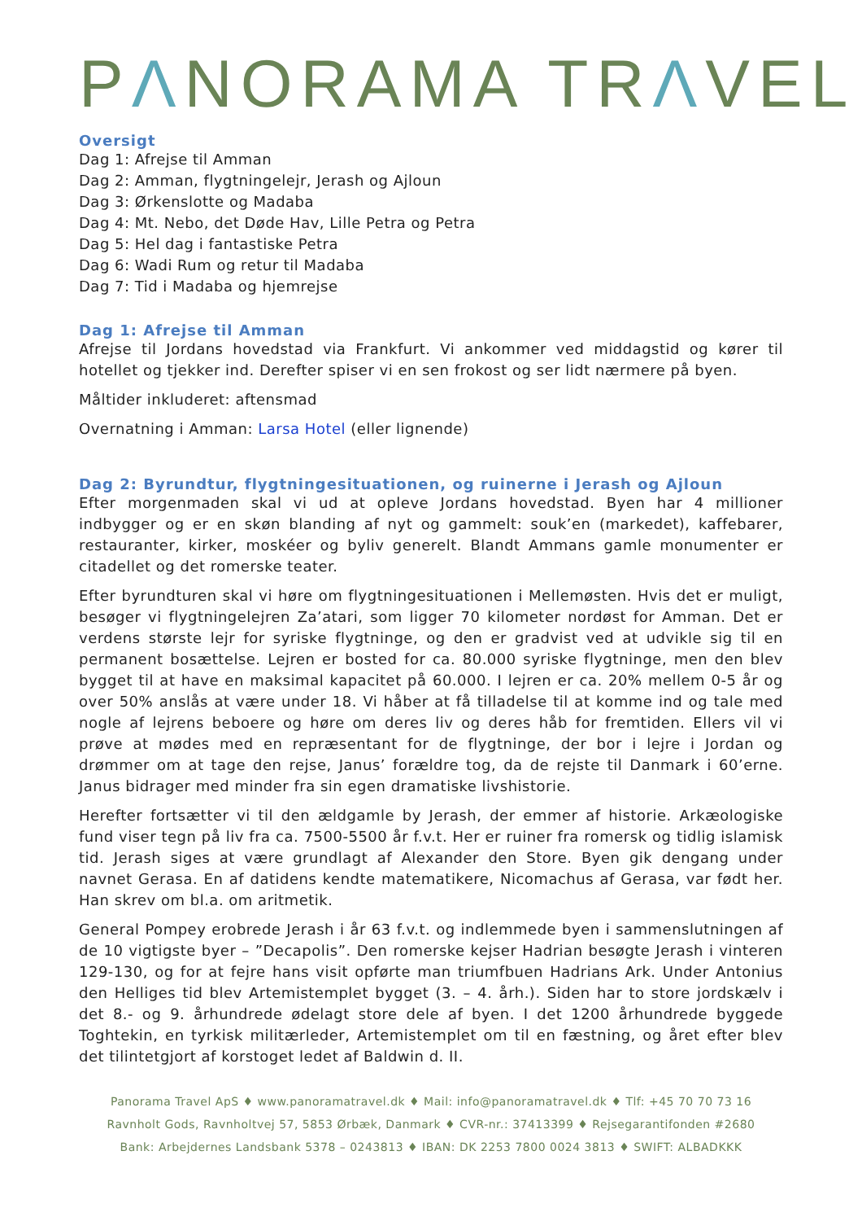PΛNORAMA TRΛVEL
Oversigt
Dag 1: Afrejse til Amman
Dag 2: Amman, flygtningelejr, Jerash og Ajloun
Dag 3: Ørkenslotte og Madaba
Dag 4: Mt. Nebo, det Døde Hav, Lille Petra og Petra
Dag 5: Hel dag i fantastiske Petra
Dag 6: Wadi Rum og retur til Madaba
Dag 7: Tid i Madaba og hjemrejse
Dag 1: Afrejse til Amman
Afrejse til Jordans hovedstad via Frankfurt. Vi ankommer ved middagstid og kører til hotellet og tjekker ind. Derefter spiser vi en sen frokost og ser lidt nærmere på byen.
Måltider inkluderet: aftensmad
Overnatning i Amman: Larsa Hotel (eller lignende)
Dag 2: Byrundtur, flygtningesituationen, og ruinerne i Jerash og Ajloun
Efter morgenmaden skal vi ud at opleve Jordans hovedstad. Byen har 4 millioner indbygger og er en skøn blanding af nyt og gammelt: souk’en (markedet), kaffebarer, restauranter, kirker, moskéer og byliv generelt. Blandt Ammans gamle monumenter er citadellet og det romerske teater.
Efter byrundturen skal vi høre om flygtningesituationen i Mellemøsten. Hvis det er muligt, besøger vi flygtningelejren Za’atari, som ligger 70 kilometer nordøst for Amman. Det er verdens største lejr for syriske flygtninge, og den er gradvist ved at udvikle sig til en permanent bosættelse. Lejren er bosted for ca. 80.000 syriske flygtninge, men den blev bygget til at have en maksimal kapacitet på 60.000. I lejren er ca. 20% mellem 0-5 år og over 50% anslås at være under 18. Vi håber at få tilladelse til at komme ind og tale med nogle af lejrens beboere og høre om deres liv og deres håb for fremtiden. Ellers vil vi prøve at mødes med en repræsentant for de flygtninge, der bor i lejre i Jordan og drømmer om at tage den rejse, Janus’ forældre tog, da de rejste til Danmark i 60’erne. Janus bidrager med minder fra sin egen dramatiske livshistorie.
Herefter fortsætter vi til den ældgamle by Jerash, der emmer af historie. Arkæologiske fund viser tegn på liv fra ca. 7500-5500 år f.v.t. Her er ruiner fra romersk og tidlig islamisk tid. Jerash siges at være grundlagt af Alexander den Store. Byen gik dengang under navnet Gerasa. En af datidens kendte matematikere, Nicomachus af Gerasa, var født her. Han skrev om bl.a. om aritmetik.
General Pompey erobrede Jerash i år 63 f.v.t. og indlemmede byen i sammenslutningen af de 10 vigtigste byer – ”Decapolis”. Den romerske kejser Hadrian besøgte Jerash i vinteren 129-130, og for at fejre hans visit opførte man triumfbuen Hadrians Ark. Under Antonius den Helliges tid blev Artemistemplet bygget (3. – 4. årh.). Siden har to store jordskælv i det 8.- og 9. århundrede ødelagt store dele af byen. I det 1200 århundrede byggede Toghtekin, en tyrkisk militærleder, Artemistemplet om til en fæstning, og året efter blev det tilintetgjort af korstoget ledet af Baldwin d. II.
Panorama Travel ApS ♦ www.panoramatravel.dk ♦ Mail: info@panoramatravel.dk ♦ Tlf: +45 70 70 73 16
Ravnholt Gods, Ravnholtvej 57, 5853 Ørbæk, Danmark ♦ CVR-nr.: 37413399 ♦ Rejsegarantifonden #2680
Bank: Arbejdernes Landsbank 5378 – 0243813 ♦ IBAN: DK 2253 7800 0024 3813 ♦ SWIFT: ALBADKKK